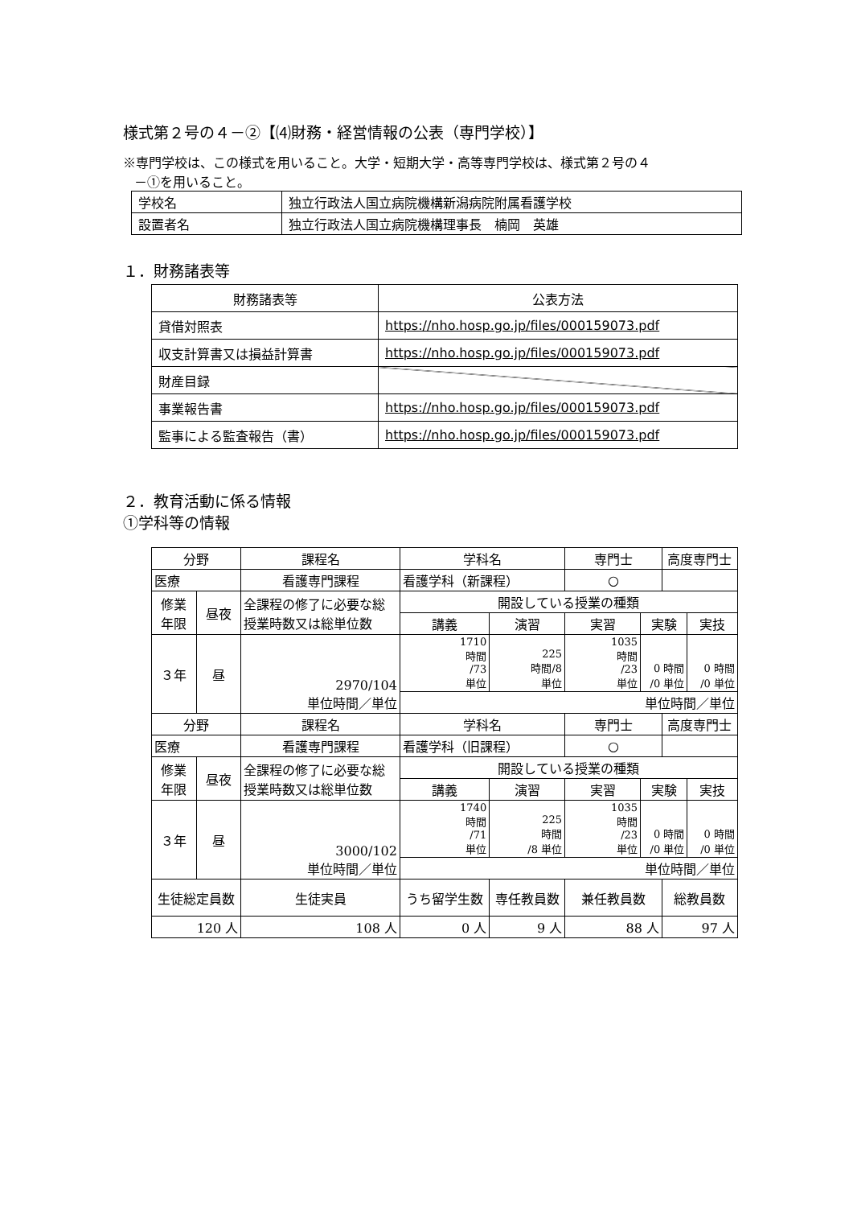様式第２号の４－②【⑷財務・経営情報の公表（専門学校）】
※専門学校は、この様式を用いること。大学・短期大学・高等専門学校は、様式第２号の４
－①を用いること。
| 学校名 | 独立行政法人国立病院機構新潟病院附属看護学校 |
| 設置者名 | 独立行政法人国立病院機構理事長 楠岡 英雄 |
１．財務諸表等
| 財務諸表等 | 公表方法 |
| 貸借対照表 | https://nho.hosp.go.jp/files/000159073.pdf |
| 収支計算書又は損益計算書 | https://nho.hosp.go.jp/files/000159073.pdf |
| 財産目録 | |
| 事業報告書 | https://nho.hosp.go.jp/files/000159073.pdf |
| 監事による監査報告（書） | https://nho.hosp.go.jp/files/000159073.pdf |
２．教育活動に係る情報
①学科等の情報
| 分野 | | 課程名 | 学科名 | | | 専門士 | | 高度専門士 | |
| 医療 | | 看護専門課程 | 看護学科（新課程） | | | ○ | | | |
| 修業 年限 | 昼夜 | 全課程の修了に必要な総 授業時数又は総単位数 | | 開設している授業の種類 | | | | | |
| | | | | 講義 | 演習 | 実習 | 実験 | | 実技 |
| ３年 | 昼 | 2970/104 単位時間／単位 | | 1710 時間 /73 単位 | 225 時間/8 単位 | 1035 時間 /23 単位 | 0 時間 /0 単位 | | 0 時間 /0 単位 |
| | | | | 単位時間／単位 | | | | | |
| 分野 | | 課程名 | 学科名 | | | 専門士 | | 高度専門士 | |
| 医療 | | 看護専門課程 | 看護学科（旧課程） | | | ○ | | | |
| 修業 年限 | 昼夜 | 全課程の修了に必要な総 授業時数又は総単位数 | | 開設している授業の種類 | | | | | |
| | | | | 講義 | 演習 | 実習 | 実験 | | 実技 |
| ３年 | 昼 | 3000/102 単位時間／単位 | | 1740 時間 /71 単位 | 225 時間 /8 単位 | 1035 時間 /23 単位 | 0 時間 /0 単位 | | 0 時間 /0 単位 |
| | | | | 単位時間／単位 | | | | | |
| 生徒総定員数 | | 生徒実員 | うち留学生数 | | 専任教員数 | 兼任教員数 | | 総教員数 | |
| 120 人 | | 108 人 | 0 人 | | 9 人 | 88 人 | | 97 人 | |